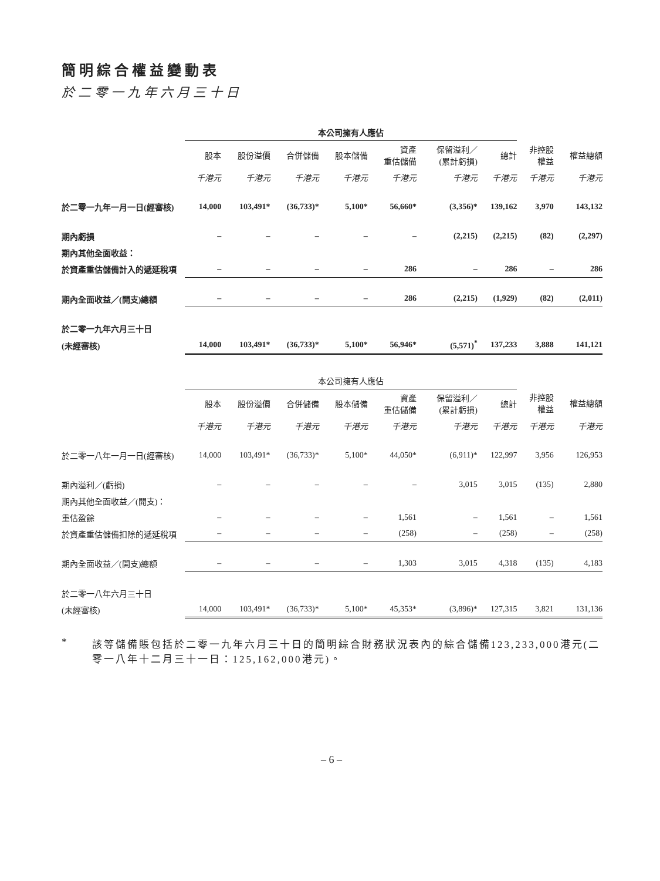簡明綜合權益變動表
於二零一九年六月三十日
| | 本公司擁有人應佔 | | | | | | | | |
| --- | --- | --- | --- | --- | --- | --- | --- | --- | --- |
| | 股本 | 股份溢價 | 合併儲備 | 股本儲備 | 資產 重估儲備 | 保留溢利／ (累計虧損) | 總計 | 非控股 權益 | 權益總額 |
| | 千港元 | 千港元 | 千港元 | 千港元 | 千港元 | 千港元 | 千港元 | 千港元 | 千港元 |
| 於二零一九年一月一日(經審核) | 14,000 | 103,491* | (36,733)* | 5,100* | 56,660* | (3,356)* | 139,162 | 3,970 | 143,132 |
| 期內虧損 | – | – | – | – | – | (2,215) | (2,215) | (82) | (2,297) |
| 期內其他全面收益： | | | | | | | | | |
| 於資產重估儲備計入的遞延稅項 | – | – | – | – | 286 | – | 286 | – | 286 |
| 期內全面收益／(開支)總額 | – | – | – | – | 286 | (2,215) | (1,929) | (82) | (2,011) |
| 於二零一九年六月三十日 | | | | | | | | | |
| (未經審核) | 14,000 | 103,491* | (36,733)* | 5,100* | 56,946* | (5,571)<sup>*</sup> | 137,233 | 3,888 | 141,121 |
| | 本公司擁有人應佔 | | | | | | | | |
| --- | --- | --- | --- | --- | --- | --- | --- | --- | --- |
| | 股本 | 股份溢價 | 合併儲備 | 股本儲備 | 資產 重估儲備 | 保留溢利／ (累計虧損) | 總計 | 非控股 權益 | 權益總額 |
| | 千港元 | 千港元 | 千港元 | 千港元 | 千港元 | 千港元 | 千港元 | 千港元 | 千港元 |
| 於二零一八年一月一日(經審核) | 14,000 | 103,491* | (36,733)* | 5,100* | 44,050* | (6,911)* | 122,997 | 3,956 | 126,953 |
| 期內溢利／(虧損) | – | – | – | – | – | 3,015 | 3,015 | (135) | 2,880 |
| 期內其他全面收益／(開支)： | | | | | | | | | |
| 重估盈餘 | – | – | – | – | 1,561 | – | 1,561 | – | 1,561 |
| 於資產重估儲備扣除的遞延稅項 | – | – | – | – | (258) | – | (258) | – | (258) |
| 期內全面收益／(開支)總額 | – | – | – | – | 1,303 | 3,015 | 4,318 | (135) | 4,183 |
| 於二零一八年六月三十日 | | | | | | | | | |
| (未經審核) | 14,000 | 103,491* | (36,733)* | 5,100* | 45,353* | (3,896)* | 127,315 | 3,821 | 131,136 |
* 該等儲備賬包括於二零一九年六月三十日的簡明綜合財務狀況表內的綜合儲備123,233,000港元(二零一八年十二月三十一日：125,162,000港元)。
– 6 –